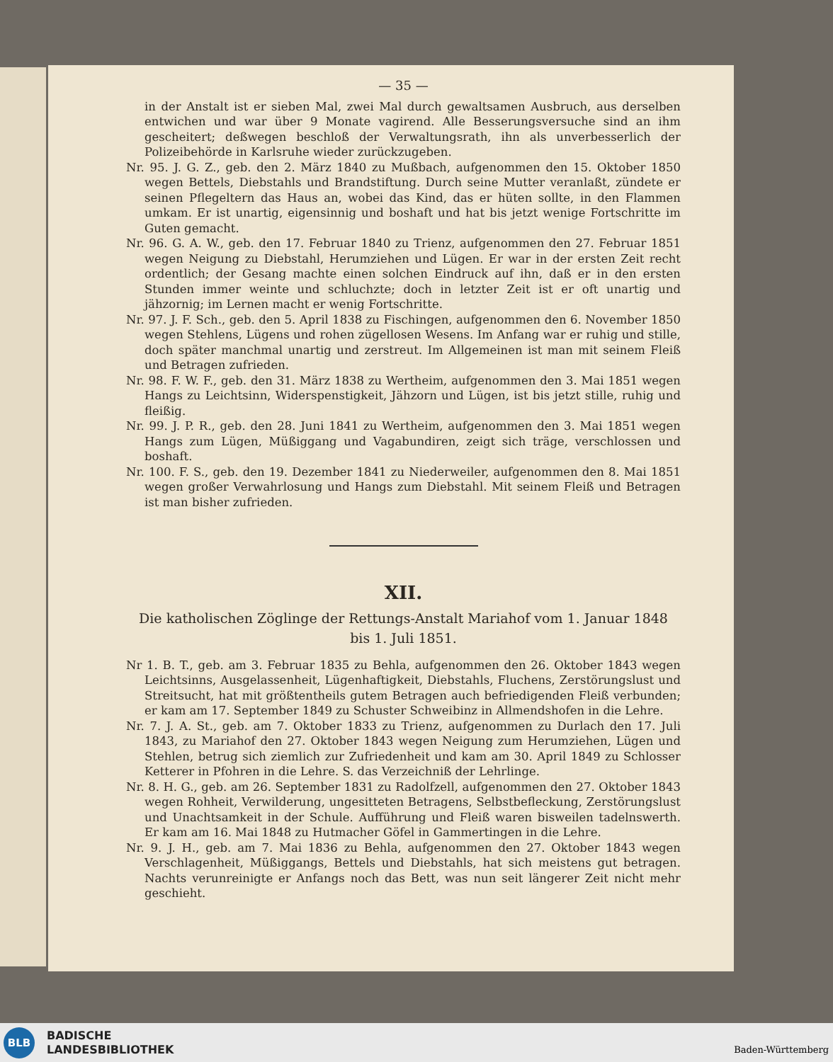— 35 —
in der Anstalt ist er sieben Mal, zwei Mal durch gewaltsamen Ausbruch, aus derselben entwichen und war über 9 Monate vagirend. Alle Besserungsversuche sind an ihm gescheitert; deßwegen beschloß der Verwaltungsrath, ihn als unverbesserlich der Polizeibehörde in Karlsruhe wieder zurückzugeben.
Nr. 95. J. G. Z., geb. den 2. März 1840 zu Mußbach, aufgenommen den 15. Oktober 1850 wegen Bettels, Diebstahls und Brandstiftung. Durch seine Mutter veranlaßt, zündete er seinen Pflegeltern das Haus an, wobei das Kind, das er hüten sollte, in den Flammen umkam. Er ist unartig, eigensinnig und boshaft und hat bis jetzt wenige Fortschritte im Guten gemacht.
Nr. 96. G. A. W., geb. den 17. Februar 1840 zu Trienz, aufgenommen den 27. Februar 1851 wegen Neigung zu Diebstahl, Herumziehen und Lügen. Er war in der ersten Zeit recht ordentlich; der Gesang machte einen solchen Eindruck auf ihn, daß er in den ersten Stunden immer weinte und schluchzte; doch in letzter Zeit ist er oft unartig und jähzornig; im Lernen macht er wenig Fortschritte.
Nr. 97. J. F. Sch., geb. den 5. April 1838 zu Fischingen, aufgenommen den 6. November 1850 wegen Stehlens, Lügens und rohen zügellosen Wesens. Im Anfang war er ruhig und stille, doch später manchmal unartig und zerstreut. Im Allgemeinen ist man mit seinem Fleiß und Betragen zufrieden.
Nr. 98. F. W. F., geb. den 31. März 1838 zu Wertheim, aufgenommen den 3. Mai 1851 wegen Hangs zu Leichtsinn, Widerspenstigkeit, Jähzorn und Lügen, ist bis jetzt stille, ruhig und fleißig.
Nr. 99. J. P. R., geb. den 28. Juni 1841 zu Wertheim, aufgenommen den 3. Mai 1851 wegen Hangs zum Lügen, Müßiggang und Vagabundiren, zeigt sich träge, verschlossen und boshaft.
Nr. 100. F. S., geb. den 19. Dezember 1841 zu Niederweiler, aufgenommen den 8. Mai 1851 wegen großer Verwahrlosung und Hangs zum Diebstahl. Mit seinem Fleiß und Betragen ist man bisher zufrieden.
XII.
Die katholischen Zöglinge der Rettungs-Anstalt Mariahof vom 1. Januar 1848
bis 1. Juli 1851.
Nr 1. B. T., geb. am 3. Februar 1835 zu Behla, aufgenommen den 26. Oktober 1843 wegen Leichtsinns, Ausgelassenheit, Lügenhaftigkeit, Diebstahls, Fluchens, Zerstörungslust und Streitsucht, hat mit größtentheils gutem Betragen auch befriedigenden Fleiß verbunden; er kam am 17. September 1849 zu Schuster Schweibinz in Allmendshofen in die Lehre.
Nr. 7. J. A. St., geb. am 7. Oktober 1833 zu Trienz, aufgenommen zu Durlach den 17. Juli 1843, zu Mariahof den 27. Oktober 1843 wegen Neigung zum Herumziehen, Lügen und Stehlen, betrug sich ziemlich zur Zufriedenheit und kam am 30. April 1849 zu Schlosser Ketterer in Pfohren in die Lehre. S. das Verzeichniß der Lehrlinge.
Nr. 8. H. G., geb. am 26. September 1831 zu Radolfzell, aufgenommen den 27. Oktober 1843 wegen Rohheit, Verwilderung, ungesitteten Betragens, Selbstbefleckung, Zerstörungslust und Unachtsamkeit in der Schule. Aufführung und Fleiß waren bisweilen tadelnswerth. Er kam am 16. Mai 1848 zu Hutmacher Göfel in Gammertingen in die Lehre.
Nr. 9. J. H., geb. am 7. Mai 1836 zu Behla, aufgenommen den 27. Oktober 1843 wegen Verschlagenheit, Müßiggangs, Bettels und Diebstahls, hat sich meistens gut betragen. Nachts verunreinigte er Anfangs noch das Bett, was nun seit längerer Zeit nicht mehr geschieht.
BLB
BADISCHE
LANDESBIBLIOTHEK
Baden-Württemberg